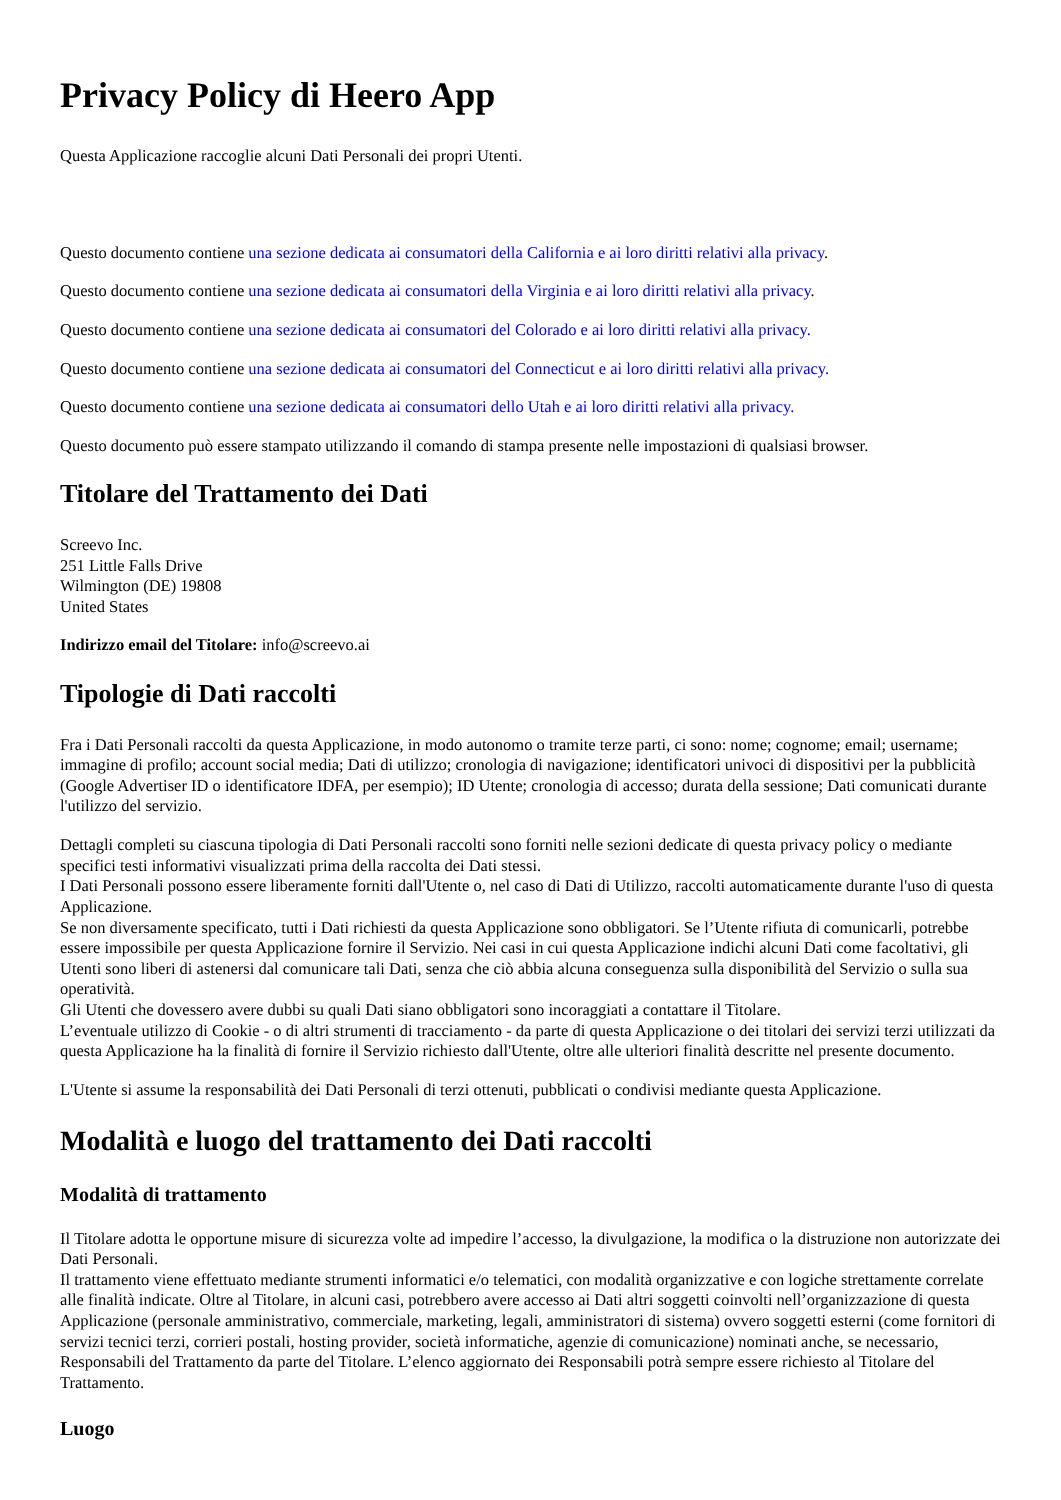Privacy Policy di Heero App
Questa Applicazione raccoglie alcuni Dati Personali dei propri Utenti.
Questo documento contiene una sezione dedicata ai consumatori della California e ai loro diritti relativi alla privacy.
Questo documento contiene una sezione dedicata ai consumatori della Virginia e ai loro diritti relativi alla privacy.
Questo documento contiene una sezione dedicata ai consumatori del Colorado e ai loro diritti relativi alla privacy.
Questo documento contiene una sezione dedicata ai consumatori del Connecticut e ai loro diritti relativi alla privacy.
Questo documento contiene una sezione dedicata ai consumatori dello Utah e ai loro diritti relativi alla privacy.
Questo documento può essere stampato utilizzando il comando di stampa presente nelle impostazioni di qualsiasi browser.
Titolare del Trattamento dei Dati
Screevo Inc.
251 Little Falls Drive
Wilmington (DE) 19808
United States
Indirizzo email del Titolare: info@screevo.ai
Tipologie di Dati raccolti
Fra i Dati Personali raccolti da questa Applicazione, in modo autonomo o tramite terze parti, ci sono: nome; cognome; email; username; immagine di profilo; account social media; Dati di utilizzo; cronologia di navigazione; identificatori univoci di dispositivi per la pubblicità (Google Advertiser ID o identificatore IDFA, per esempio); ID Utente; cronologia di accesso; durata della sessione; Dati comunicati durante l'utilizzo del servizio.
Dettagli completi su ciascuna tipologia di Dati Personali raccolti sono forniti nelle sezioni dedicate di questa privacy policy o mediante specifici testi informativi visualizzati prima della raccolta dei Dati stessi.
I Dati Personali possono essere liberamente forniti dall'Utente o, nel caso di Dati di Utilizzo, raccolti automaticamente durante l'uso di questa Applicazione.
Se non diversamente specificato, tutti i Dati richiesti da questa Applicazione sono obbligatori. Se l’Utente rifiuta di comunicarli, potrebbe essere impossibile per questa Applicazione fornire il Servizio. Nei casi in cui questa Applicazione indichi alcuni Dati come facoltativi, gli Utenti sono liberi di astenersi dal comunicare tali Dati, senza che ciò abbia alcuna conseguenza sulla disponibilità del Servizio o sulla sua operatività.
Gli Utenti che dovessero avere dubbi su quali Dati siano obbligatori sono incoraggiati a contattare il Titolare.
L’eventuale utilizzo di Cookie - o di altri strumenti di tracciamento - da parte di questa Applicazione o dei titolari dei servizi terzi utilizzati da questa Applicazione ha la finalità di fornire il Servizio richiesto dall'Utente, oltre alle ulteriori finalità descritte nel presente documento.
L'Utente si assume la responsabilità dei Dati Personali di terzi ottenuti, pubblicati o condivisi mediante questa Applicazione.
Modalità e luogo del trattamento dei Dati raccolti
Modalità di trattamento
Il Titolare adotta le opportune misure di sicurezza volte ad impedire l’accesso, la divulgazione, la modifica o la distruzione non autorizzate dei Dati Personali.
Il trattamento viene effettuato mediante strumenti informatici e/o telematici, con modalità organizzative e con logiche strettamente correlate alle finalità indicate. Oltre al Titolare, in alcuni casi, potrebbero avere accesso ai Dati altri soggetti coinvolti nell’organizzazione di questa Applicazione (personale amministrativo, commerciale, marketing, legali, amministratori di sistema) ovvero soggetti esterni (come fornitori di servizi tecnici terzi, corrieri postali, hosting provider, società informatiche, agenzie di comunicazione) nominati anche, se necessario, Responsabili del Trattamento da parte del Titolare. L’elenco aggiornato dei Responsabili potrà sempre essere richiesto al Titolare del Trattamento.
Luogo